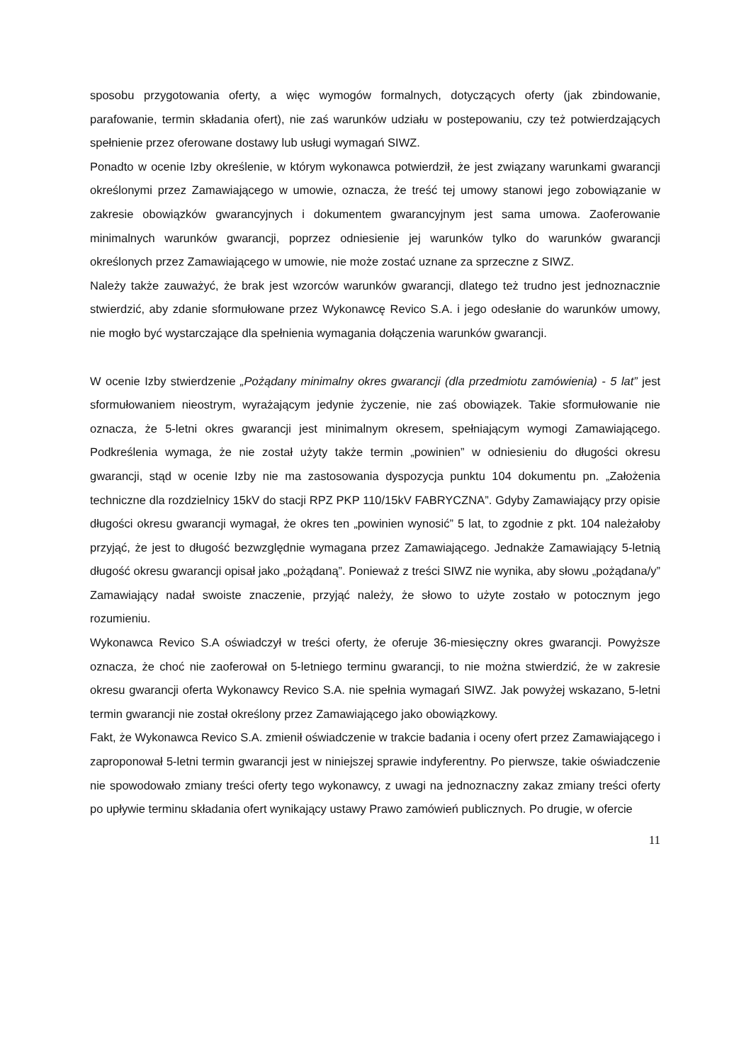sposobu przygotowania oferty, a więc wymogów formalnych, dotyczących oferty (jak zbindowanie, parafowanie, termin składania ofert), nie zaś warunków udziału w postepowaniu, czy też potwierdzających spełnienie przez oferowane dostawy lub usługi wymagań SIWZ.
Ponadto w ocenie Izby określenie, w którym wykonawca potwierdził, że jest związany warunkami gwarancji określonymi przez Zamawiającego w umowie, oznacza, że treść tej umowy stanowi jego zobowiązanie w zakresie obowiązków gwarancyjnych i dokumentem gwarancyjnym jest sama umowa. Zaoferowanie minimalnych warunków gwarancji, poprzez odniesienie jej warunków tylko do warunków gwarancji określonych przez Zamawiającego w umowie, nie może zostać uznane za sprzeczne z SIWZ.
Należy także zauważyć, że brak jest wzorców warunków gwarancji, dlatego też trudno jest jednoznacznie stwierdzić, aby zdanie sformułowane przez Wykonawcę Revico S.A. i jego odesłanie do warunków umowy, nie mogło być wystarczające dla spełnienia wymagania dołączenia warunków gwarancji.
W ocenie Izby stwierdzenie „Pożądany minimalny okres gwarancji (dla przedmiotu zamówienia) - 5 lat” jest sformułowaniem nieostrym, wyrażającym jedynie życzenie, nie zaś obowiązek. Takie sformułowanie nie oznacza, że 5-letni okres gwarancji jest minimalnym okresem, spełniającym wymogi Zamawiającego. Podkreślenia wymaga, że nie został użyty także termin „powinien” w odniesieniu do długości okresu gwarancji, stąd w ocenie Izby nie ma zastosowania dyspozycja punktu 104 dokumentu pn. „Założenia techniczne dla rozdzielnicy 15kV do stacji RPZ PKP 110/15kV FABRYCZNA”. Gdyby Zamawiający przy opisie długości okresu gwarancji wymagał, że okres ten „powinien wynosić” 5 lat, to zgodnie z pkt. 104 należałoby przyjąć, że jest to długość bezwzględnie wymagana przez Zamawiającego. Jednakże Zamawiający 5-letnią długość okresu gwarancji opisał jako „pożądaną”. Ponieważ z treści SIWZ nie wynika, aby słowu „pożądana/y” Zamawiający nadał swoiste znaczenie, przyjąć należy, że słowo to użyte zostało w potocznym jego rozumieniu.
Wykonawca Revico S.A oświadczył w treści oferty, że oferuje 36-miesięczny okres gwarancji. Powyższe oznacza, że choć nie zaoferował on 5-letniego terminu gwarancji, to nie można stwierdzić, że w zakresie okresu gwarancji oferta Wykonawcy Revico S.A. nie spełnia wymagań SIWZ. Jak powyżej wskazano, 5-letni termin gwarancji nie został określony przez Zamawiającego jako obowiązkowy.
Fakt, że Wykonawca Revico S.A. zmienił oświadczenie w trakcie badania i oceny ofert przez Zamawiającego i zaproponował 5-letni termin gwarancji jest w niniejszej sprawie indyferentny. Po pierwsze, takie oświadczenie nie spowodowało zmiany treści oferty tego wykonawcy, z uwagi na jednoznaczny zakaz zmiany treści oferty po upływie terminu składania ofert wynikający ustawy Prawo zamówień publicznych. Po drugie, w ofercie
11